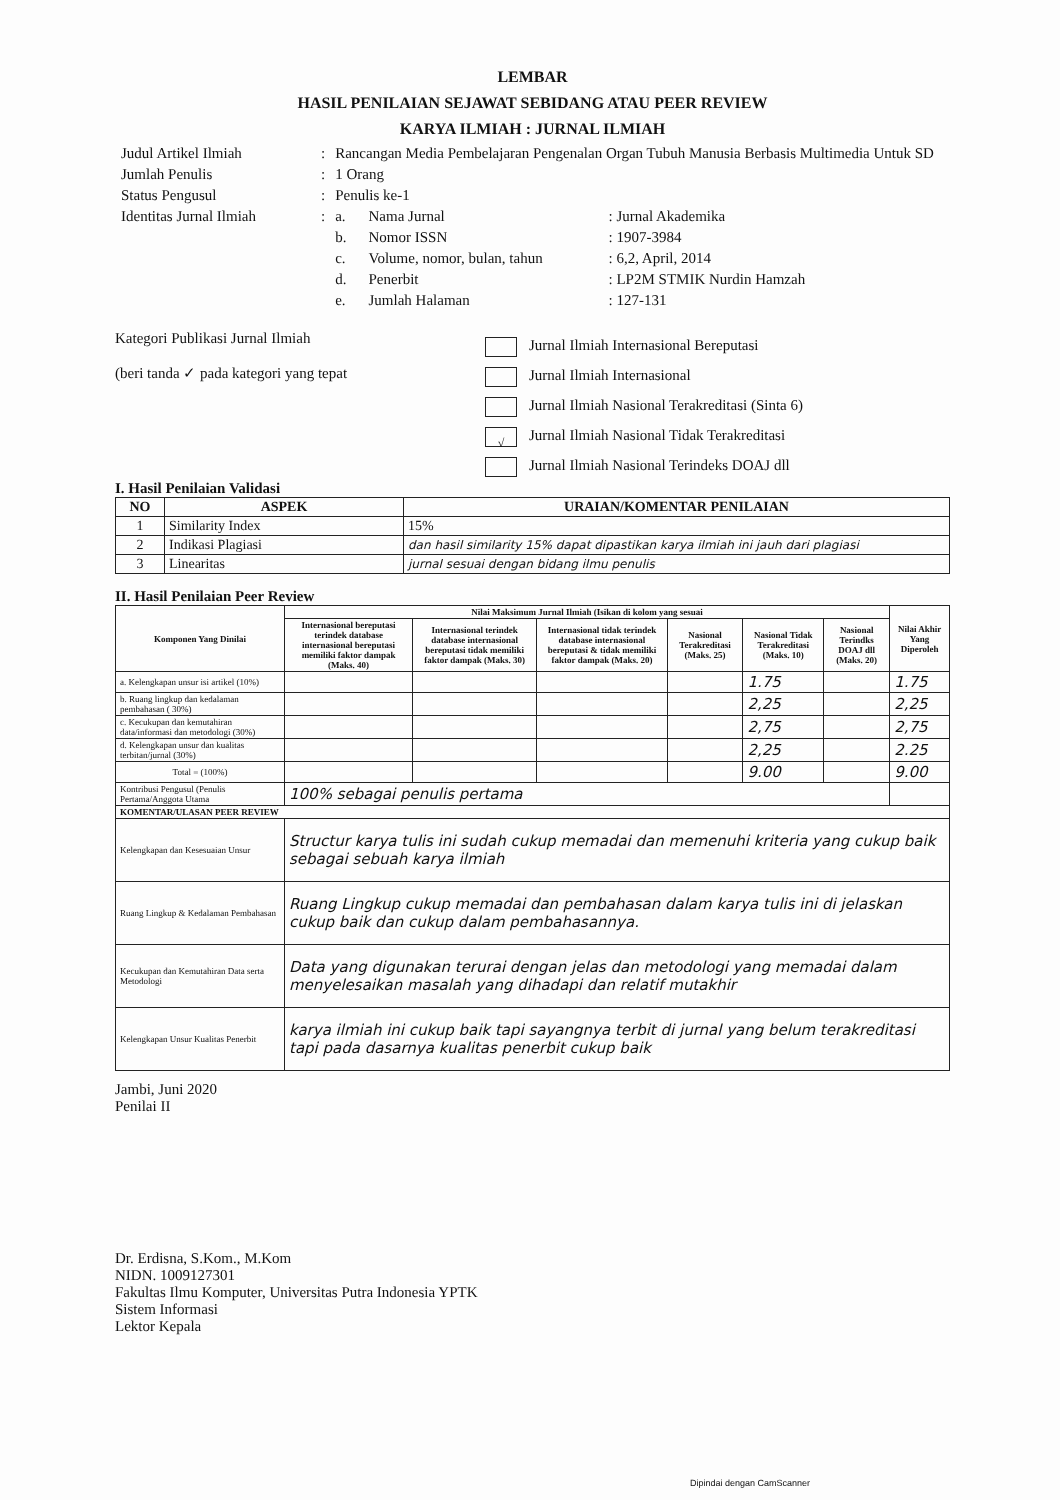LEMBAR
HASIL PENILAIAN SEJAWAT SEBIDANG ATAU PEER REVIEW
KARYA ILMIAH : JURNAL ILMIAH
| Judul Artikel Ilmiah | : | Rancangan Media Pembelajaran Pengenalan Organ Tubuh Manusia Berbasis Multimedia Untuk SD | | |
| Jumlah Penulis | : | 1 Orang | | |
| Status Pengusul | : | Penulis ke-1 | | |
| Identitas Jurnal Ilmiah | : | a. | Nama Jurnal | : Jurnal Akademika |
| | | b. | Nomor ISSN | : 1907-3984 |
| | | c. | Volume, nomor, bulan, tahun | : 6,2, April, 2014 |
| | | d. | Penerbit | : LP2M STMIK Nurdin Hamzah |
| | | e. | Jumlah Halaman | : 127-131 |
Kategori Publikasi Jurnal Ilmiah
(beri tanda ✓ pada kategori yang tepat
Jurnal Ilmiah Internasional Bereputasi
Jurnal Ilmiah Internasional
Jurnal Ilmiah Nasional Terakreditasi (Sinta 6)
√ Jurnal Ilmiah Nasional Tidak Terakreditasi
Jurnal Ilmiah Nasional Terindeks DOAJ dll
I. Hasil Penilaian Validasi
| NO | ASPEK | URAIAN/KOMENTAR PENILAIAN |
| --- | --- | --- |
| 1 | Similarity Index | 15% |
| 2 | Indikasi Plagiasi | dan hasil similarity 15% dapat dipastikan karya ilmiah ini jauh dari plagiasi |
| 3 | Linearitas | jurnal sesuai dengan bidang ilmu penulis |
II. Hasil Penilaian Peer Review
| Komponen Yang Dinilai | Nilai Maksimum Jurnal Ilmiah (Isikan di kolom yang sesuai | | | | | | Nilai Akhir Yang Diperoleh |
| --- | --- | --- | --- | --- | --- | --- | --- |
| | Internasional bereputasi terindek database internasional bereputasi memiliki faktor dampak (Maks. 40) | Internasional terindek database internasional bereputasi tidak memiliki faktor dampak (Maks. 30) | Internasional tidak terindek database internasional bereputasi & tidak memiliki faktor dampak (Maks. 20) | Nasional Terakreditasi (Maks. 25) | Nasional Tidak Terakreditasi (Maks. 10) | Nasional Terindks DOAJ dll (Maks. 20) | |
| a. Kelengkapan unsur isi artikel (10%) | | | | | 1.75 | | 1.75 |
| b. Ruang lingkup dan kedalaman pembahasan ( 30%) | | | | | 2,25 | | 2,25 |
| c. Kecukupan dan kemutahiran data/informasi dan metodologi (30%) | | | | | 2,75 | | 2,75 |
| d. Kelengkapan unsur dan kualitas terbitan/jurnal (30%) | | | | | 2,25 | | 2.25 |
| Total = (100%) | | | | | 9.00 | | 9.00 |
| Kontribusi Pengusul (Penulis Pertama/Anggota Utama | 100% sebagai penulis pertama | | | | | | |
| KOMENTAR/ULASAN PEER REVIEW | | | | | | | |
| Kelengkapan dan Kesesuaian Unsur | Structur karya tulis ini sudah cukup memadai dan memenuhi kriteria yang cukup baik sebagai sebuah karya ilmiah | | | | | | |
| Ruang Lingkup & Kedalaman Pembahasan | Ruang Lingkup cukup memadai dan pembahasan dalam karya tulis ini di jelaskan cukup baik dan cukup dalam pembahasannya. | | | | | | |
| Kecukupan dan Kemutahiran Data serta Metodologi | Data yang digunakan terurai dengan jelas dan metodologi yang memadai dalam menyelesaikan masalah yang dihadapi dan relatif mutakhir | | | | | | |
| Kelengkapan Unsur Kualitas Penerbit | karya ilmiah ini cukup baik tapi sayangnya terbit di jurnal yang belum terakreditasi tapi pada dasarnya kualitas penerbit cukup baik | | | | | | |
Jambi, Juni 2020
Penilai II
Dr. Erdisna, S.Kom., M.Kom
NIDN. 1009127301
Fakultas Ilmu Komputer, Universitas Putra Indonesia YPTK
Sistem Informasi
Lektor Kepala
Dipindai dengan CamScanner